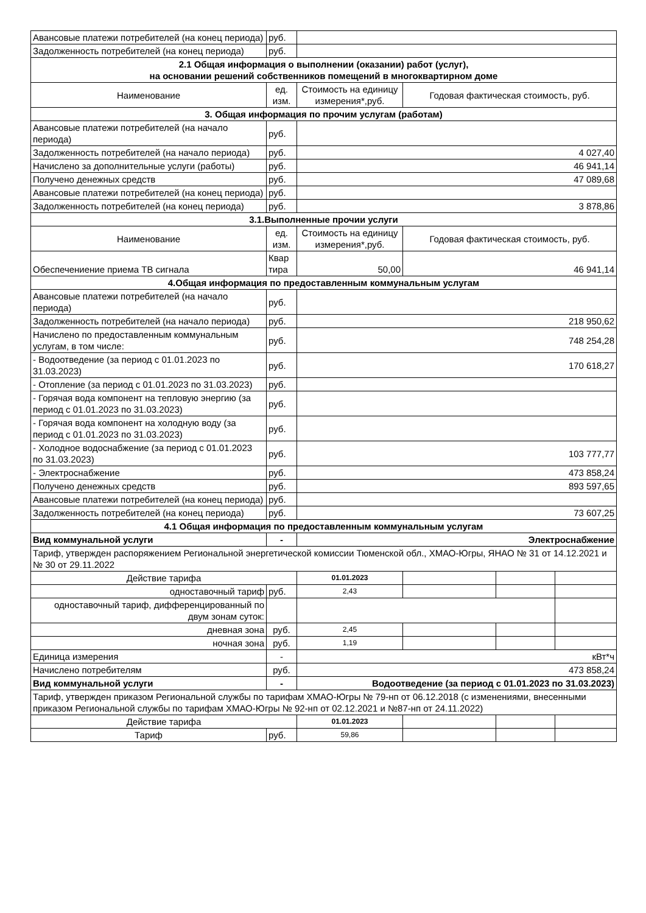| Авансовые платежи потребителей (на конец периода) | руб. | | | | |
| Задолженность потребителей (на конец периода) | руб. | | | | |
| 2.1 Общая информация о выполнении (оказании) работ (услуг), на основании решений собственников помещений в многоквартирном доме | | | | | |
| Наименование | ед. изм. | Стоимость на единицу измерения*,руб. | Годовая фактическая стоимость, руб. | | |
| 3. Общая информация по прочим услугам (работам) | | | | | |
| Авансовые платежи потребителей (на начало периода) | руб. | | | | |
| Задолженность потребителей (на начало периода) | руб. | 4 027,40 | | | |
| Начислено за дополнительные услуги (работы) | руб. | 46 941,14 | | | |
| Получено денежных средств | руб. | 47 089,68 | | | |
| Авансовые платежи потребителей (на конец периода) | руб. | | | | |
| Задолженность потребителей (на конец периода) | руб. | 3 878,86 | | | |
| 3.1.Выполненные прочии услуги | | | | | |
| Наименование | ед. изм. | Стоимость на единицу измерения*,руб. | Годовая фактическая стоимость, руб. | | |
| Обеспечениение приема ТВ сигнала | Квар тира | 50,00 | 46 941,14 | | |
| 4.Общая информация по предоставленным коммунальным услугам | | | | | |
| Авансовые платежи потребителей (на начало периода) | руб. | | | | |
| Задолженность потребителей (на начало периода) | руб. | 218 950,62 | | | |
| Начислено по предоставленным коммунальным услугам, в том числе: | руб. | 748 254,28 | | | |
| - Водоотведение (за период с 01.01.2023 по 31.03.2023) | руб. | 170 618,27 | | | |
| - Отопление (за период с 01.01.2023 по 31.03.2023) | руб. | | | | |
| - Горячая вода компонент на тепловую энергию (за период с 01.01.2023 по 31.03.2023) | руб. | | | | |
| - Горячая вода компонент на холодную воду (за период с 01.01.2023 по 31.03.2023) | руб. | | | | |
| - Холодное водоснабжение (за период с 01.01.2023 по 31.03.2023) | руб. | 103 777,77 | | | |
| - Электроснабжение | руб. | 473 858,24 | | | |
| Получено денежных средств | руб. | 893 597,65 | | | |
| Авансовые платежи потребителей (на конец периода) | руб. | | | | |
| Задолженность потребителей (на конец периода) | руб. | 73 607,25 | | | |
| 4.1 Общая информация по предоставленным коммунальным услугам | | | | | |
| Вид коммунальной услуги | - | Электроснабжение | | | |
| Тариф, утвержден распоряжением Региональной энергетической комиссии Тюменской обл., ХМАО-Югры, ЯНАО № 31 от 14.12.2021 и № 30 от 29.11.2022 | | | | | |
| Действие тарифа | | 01.01.2023 | | | |
| одноставочный тариф | руб. | 2,43 | | | |
| одноставочный тариф, дифференцированный по двум зонам суток: | | | | | |
| дневная зона | руб. | 2,45 | | | |
| ночная зона | руб. | 1,19 | | | |
| Единица измерения | - | кВт*ч | | | |
| Начислено потребителям | руб. | 473 858,24 | | | |
| Вид коммунальной услуги | - | Водоотведение (за период с 01.01.2023 по 31.03.2023) | | | |
| Тариф, утвержден приказом Региональной службы по тарифам ХМАО-Югры № 79-нп от 06.12.2018 (с изменениями, внесенными приказом Региональной службы по тарифам ХМАО-Югры № 92-нп от 02.12.2021 и №87-нп от 24.11.2022) | | | | | |
| Действие тарифа | | 01.01.2023 | | | |
| Тариф | руб. | 59,86 | | | |